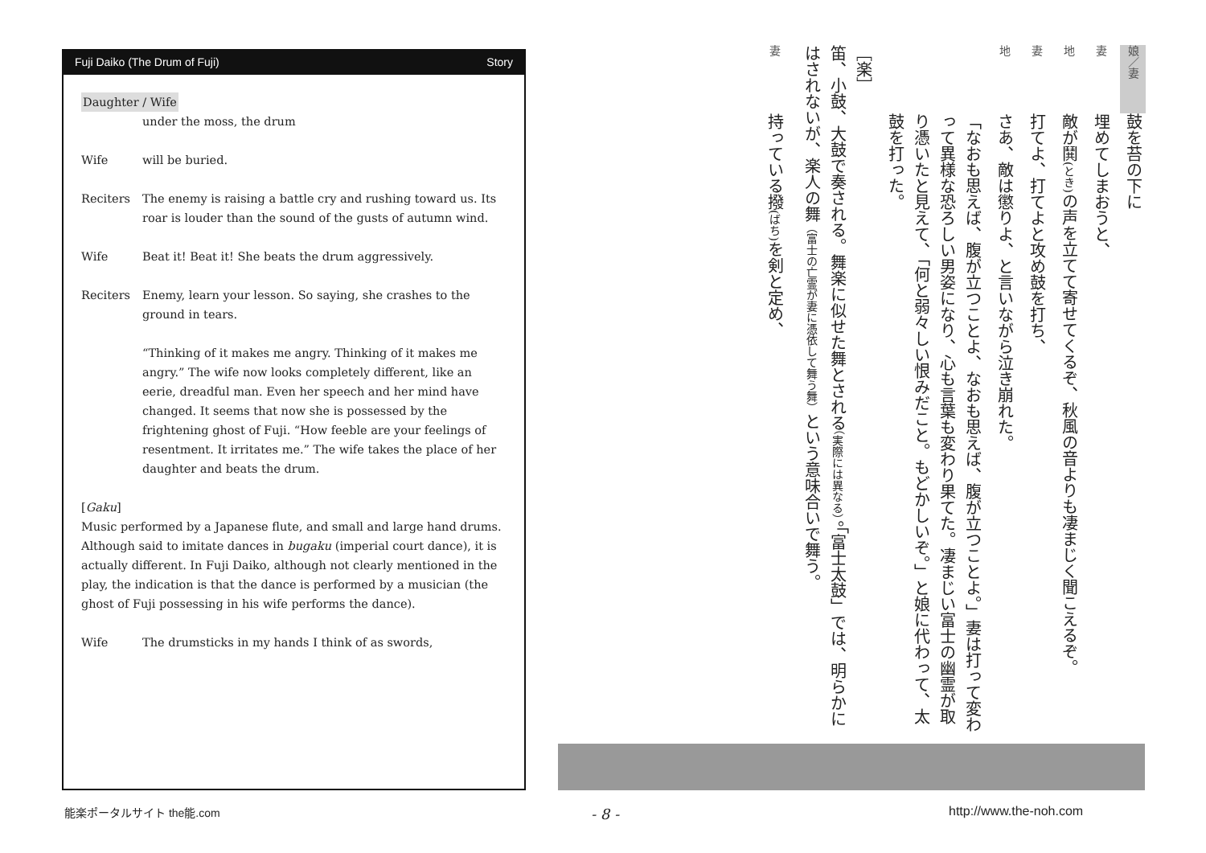Fuji Daiko (The Drum of Fuji) Story
Daughter / Wife
under the moss, the drum
Wife will be buried.
Reciters The enemy is raising a battle cry and rushing toward us. Its roar is louder than the sound of the gusts of autumn wind.
Wife Beat it! Beat it! She beats the drum aggressively.
Reciters Enemy, learn your lesson. So saying, she crashes to the ground in tears.
“Thinking of it makes me angry. Thinking of it makes me angry.” The wife now looks completely different, like an eerie, dreadful man. Even her speech and her mind have changed. It seems that now she is possessed by the frightening ghost of Fuji. “How feeble are your feelings of resentment. It irritates me.” The wife takes the place of her daughter and beats the drum.
[Gaku]
Music performed by a Japanese flute, and small and large hand drums. Although said to imitate dances in bugaku (imperial court dance), it is actually different. In Fuji Daiko, although not clearly mentioned in the play, the indication is that the dance is performed by a musician (the ghost of Fuji possessing in his wife performs the dance).
Wife The drumsticks in my hands I think of as swords,
娘／妻
鼓を苔の下に
妻
埋めてしまおうと、
地
敵が鬨(とき) の声を立てて寄せてくるぞ、秋風の音よりも凄まじく聞こえるぞ。
妻
打てよ、打てよと攻め鼓を打ち、
地
さあ、敵は懲りよ、と言いながら泣き崩れた。
「なおも思えば、腹が立つことよ、なおも思えば、腹が立つことよ。」妻は打って変わって異様な恐ろしい男姿になり、心も言葉も変わり果てた。凄まじい富士の幽霊が取り憑いたと見えて、「何と弱々しい恨みだこと。もどかしいぞ。」と娘に代わって、太鼓を打った。
［楽］
笛、小鼓、大鼓で奏される。舞楽に似せた舞とされる（実際には異なる）。「富士太鼓」では、明らかにはされないが、楽人の舞（富士の亡霊が妻に憑依して舞う舞）という意味合いで舞う。
妻
持っている撥(ばち) を剣と定め、
能楽ポータルサイト the能.com - 8 - http://www.the-noh.com